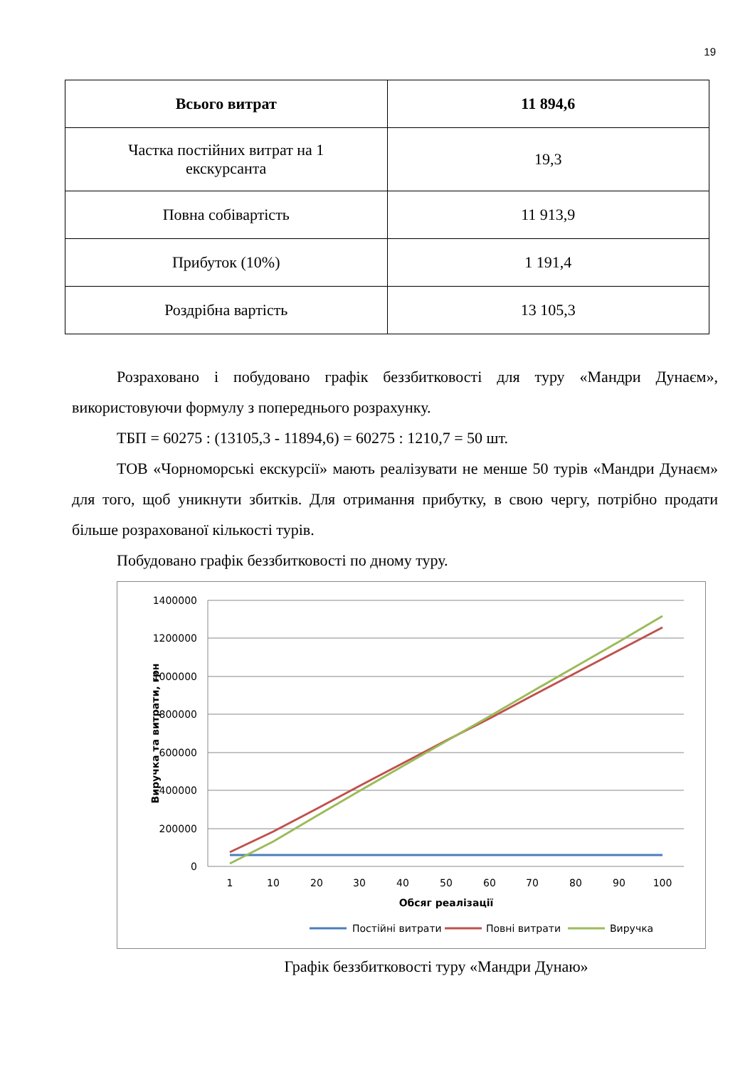19
| Всього витрат | 11 894,6 |
| Частка постійних витрат на 1 екскурсанта | 19,3 |
| Повна собівартість | 11 913,9 |
| Прибуток (10%) | 1 191,4 |
| Роздрібна вартість | 13 105,3 |
Розраховано і побудовано графік беззбитковості для туру «Мандри Дунаєм», використовуючи формулу з попереднього розрахунку.
ТБП = 60275 : (13105,3 - 11894,6) = 60275 : 1210,7 = 50 шт.
ТОВ «Чорноморські екскурсії» мають реалізувати не менше 50 турів «Мандри Дунаєм» для того, щоб уникнути збитків. Для отримання прибутку, в свою чергу, потрібно продати більше розрахованої кількості турів.
Побудовано графік беззбитковості по дному туру.
1400000
1200000
1000000
800000
600000
400000
200000
0
1
10
20
30
40
50
60
70
80
90
100
Обсяг реалізації
Виручка та витрати, грн
Постійні витрати
Повні витрати
Виручка
Графік беззбитковості туру «Мандри Дунаю»